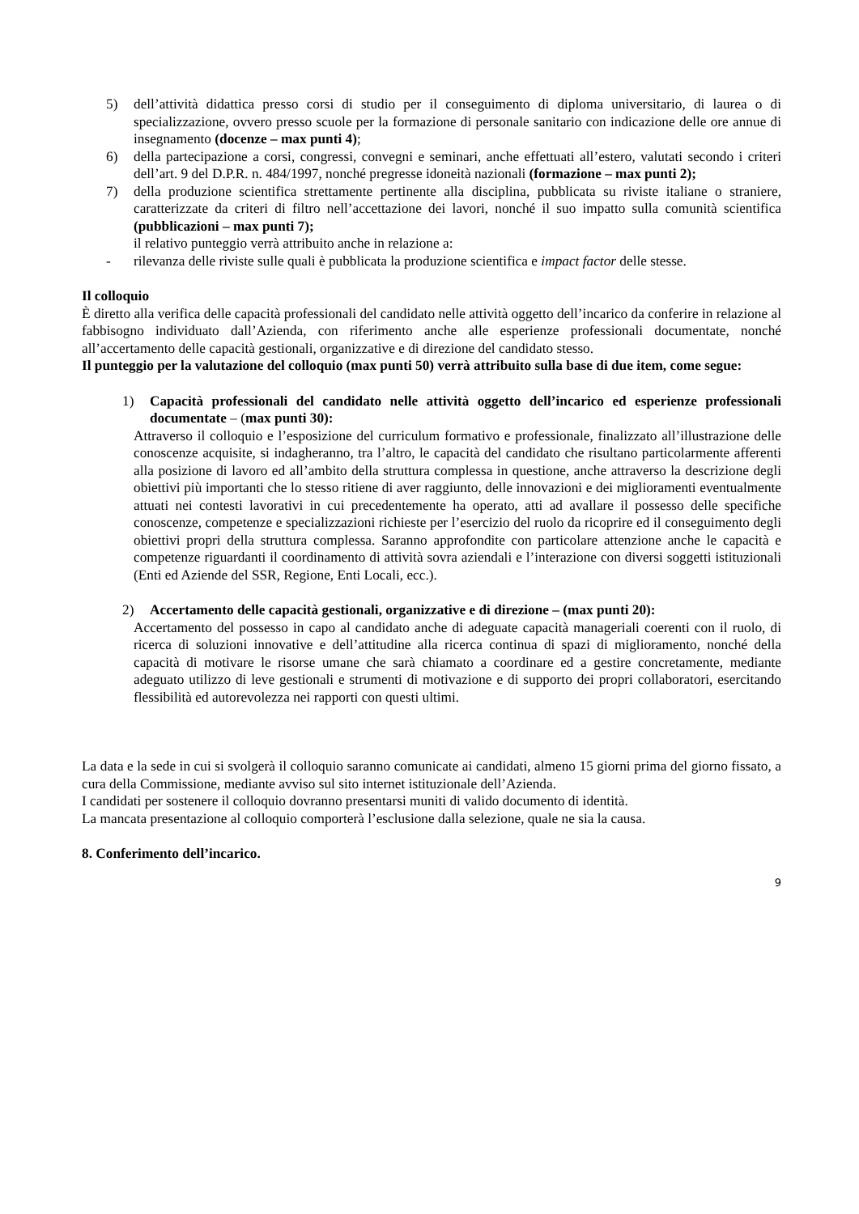5) dell’attività didattica presso corsi di studio per il conseguimento di diploma universitario, di laurea o di specializzazione, ovvero presso scuole per la formazione di personale sanitario con indicazione delle ore annue di insegnamento (docenze – max punti 4);
6) della partecipazione a corsi, congressi, convegni e seminari, anche effettuati all’estero, valutati secondo i criteri dell’art. 9 del D.P.R. n. 484/1997, nonché pregresse idoneità nazionali (formazione – max punti 2);
7) della produzione scientifica strettamente pertinente alla disciplina, pubblicata su riviste italiane o straniere, caratterizzate da criteri di filtro nell’accettazione dei lavori, nonché il suo impatto sulla comunità scientifica (pubblicazioni – max punti 7);
il relativo punteggio verrà attribuito anche in relazione a:
- rilevanza delle riviste sulle quali è pubblicata la produzione scientifica e impact factor delle stesse.
Il colloquio
È diretto alla verifica delle capacità professionali del candidato nelle attività oggetto dell’incarico da conferire in relazione al fabbisogno individuato dall’Azienda, con riferimento anche alle esperienze professionali documentate, nonché all’accertamento delle capacità gestionali, organizzative e di direzione del candidato stesso.
Il punteggio per la valutazione del colloquio (max punti 50) verrà attribuito sulla base di due item, come segue:
1) Capacità professionali del candidato nelle attività oggetto dell’incarico ed esperienze professionali documentate – (max punti 30):
Attraverso il colloquio e l’esposizione del curriculum formativo e professionale, finalizzato all’illustrazione delle conoscenze acquisite, si indagheranno, tra l’altro, le capacità del candidato che risultano particolarmente afferenti alla posizione di lavoro ed all’ambito della struttura complessa in questione, anche attraverso la descrizione degli obiettivi più importanti che lo stesso ritiene di aver raggiunto, delle innovazioni e dei miglioramenti eventualmente attuati nei contesti lavorativi in cui precedentemente ha operato, atti ad avallare il possesso delle specifiche conoscenze, competenze e specializzazioni richieste per l’esercizio del ruolo da ricoprire ed il conseguimento degli obiettivi propri della struttura complessa. Saranno approfondite con particolare attenzione anche le capacità e competenze riguardanti il coordinamento di attività sovra aziendali e l’interazione con diversi soggetti istituzionali (Enti ed Aziende del SSR, Regione, Enti Locali, ecc.).
2) Accertamento delle capacità gestionali, organizzative e di direzione – (max punti 20):
Accertamento del possesso in capo al candidato anche di adeguate capacità manageriali coerenti con il ruolo, di ricerca di soluzioni innovative e dell’attitudine alla ricerca continua di spazi di miglioramento, nonché della capacità di motivare le risorse umane che sarà chiamato a coordinare ed a gestire concretamente, mediante adeguato utilizzo di leve gestionali e strumenti di motivazione e di supporto dei propri collaboratori, esercitando flessibilità ed autorevolezza nei rapporti con questi ultimi.
La data e la sede in cui si svolgerà il colloquio saranno comunicate ai candidati, almeno 15 giorni prima del giorno fissato, a cura della Commissione, mediante avviso sul sito internet istituzionale dell’Azienda.
I candidati per sostenere il colloquio dovranno presentarsi muniti di valido documento di identità.
La mancata presentazione al colloquio comporterà l’esclusione dalla selezione, quale ne sia la causa.
8. Conferimento dell’incarico.
9